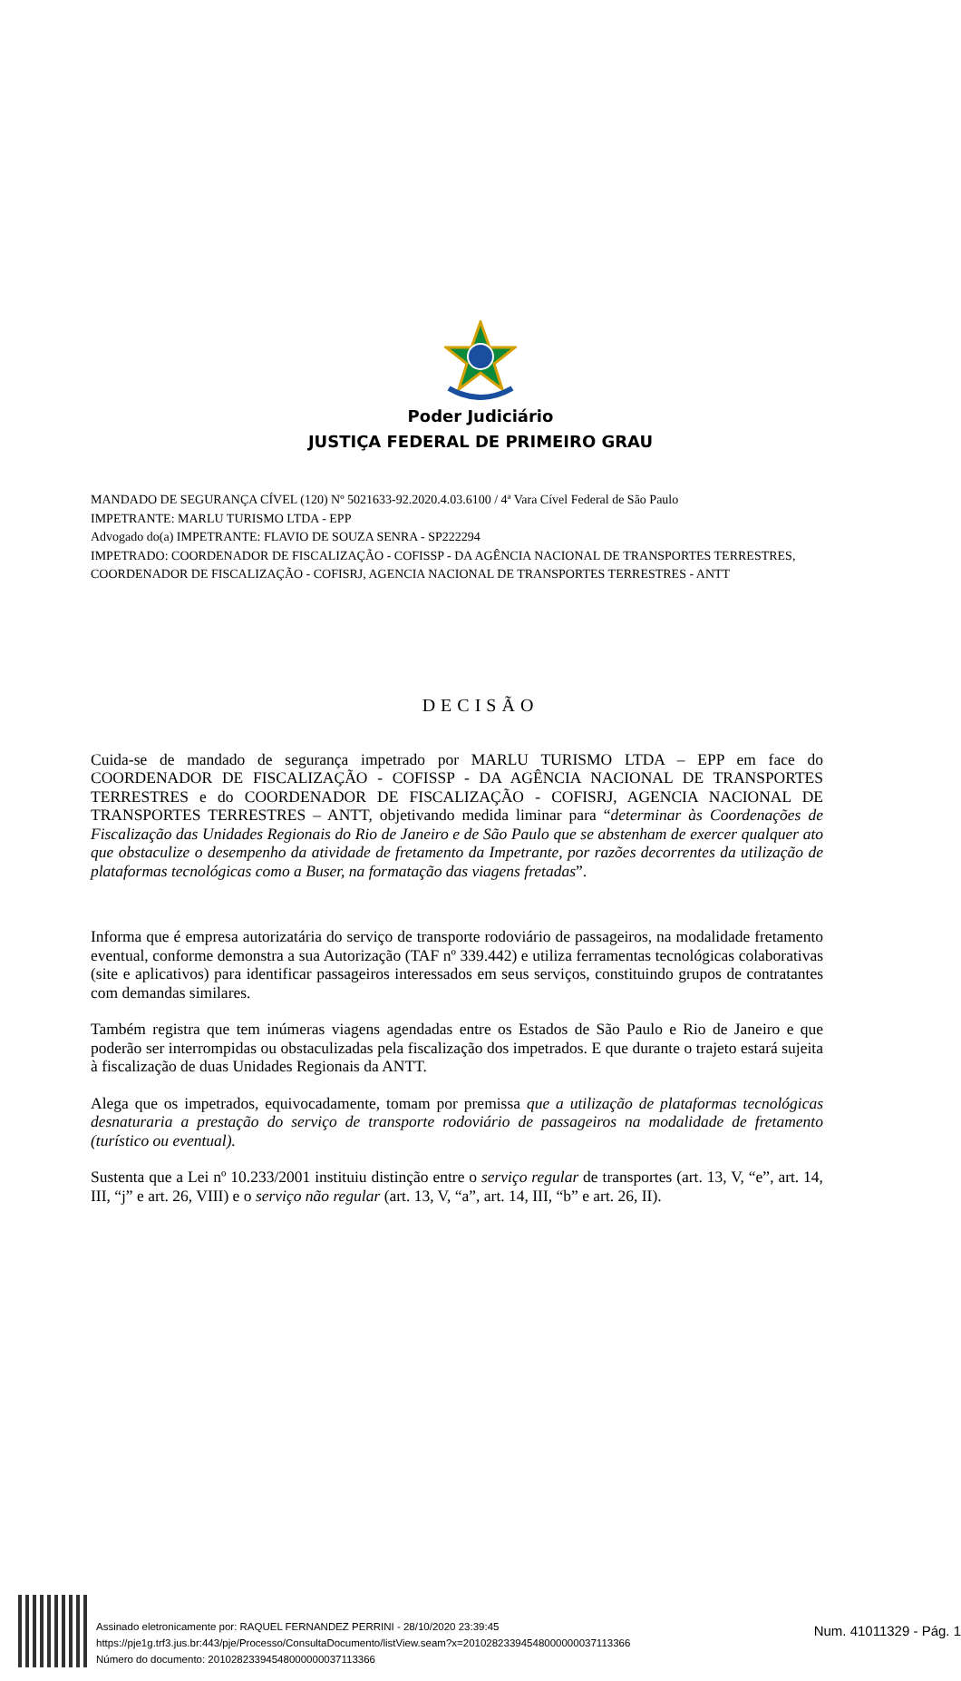Poder Judiciário
JUSTIÇA FEDERAL DE PRIMEIRO GRAU
MANDADO DE SEGURANÇA CÍVEL (120) Nº 5021633-92.2020.4.03.6100 / 4ª Vara Cível Federal de São Paulo
IMPETRANTE: MARLU TURISMO LTDA - EPP
Advogado do(a) IMPETRANTE: FLAVIO DE SOUZA SENRA - SP222294
IMPETRADO: COORDENADOR DE FISCALIZAÇÃO - COFISSP - DA AGÊNCIA NACIONAL DE TRANSPORTES TERRESTRES, COORDENADOR DE FISCALIZAÇÃO - COFISRJ, AGENCIA NACIONAL DE TRANSPORTES TERRESTRES - ANTT
DECISÃO
Cuida-se de mandado de segurança impetrado por MARLU TURISMO LTDA – EPP em face do COORDENADOR DE FISCALIZAÇÃO - COFISSP - DA AGÊNCIA NACIONAL DE TRANSPORTES TERRESTRES e do COORDENADOR DE FISCALIZAÇÃO - COFISRJ, AGENCIA NACIONAL DE TRANSPORTES TERRESTRES – ANTT, objetivando medida liminar para “determinar às Coordenações de Fiscalização das Unidades Regionais do Rio de Janeiro e de São Paulo que se abstenham de exercer qualquer ato que obstaculize o desempenho da atividade de fretamento da Impetrante, por razões decorrentes da utilização de plataformas tecnológicas como a Buser, na formatação das viagens fretadas”.
Informa que é empresa autorizatária do serviço de transporte rodoviário de passageiros, na modalidade fretamento eventual, conforme demonstra a sua Autorização (TAF nº 339.442) e utiliza ferramentas tecnológicas colaborativas (site e aplicativos) para identificar passageiros interessados em seus serviços, constituindo grupos de contratantes com demandas similares.
Também registra que tem inúmeras viagens agendadas entre os Estados de São Paulo e Rio de Janeiro e que poderão ser interrompidas ou obstaculizadas pela fiscalização dos impetrados. E que durante o trajeto estará sujeita à fiscalização de duas Unidades Regionais da ANTT.
Alega que os impetrados, equivocadamente, tomam por premissa que a utilização de plataformas tecnológicas desnaturaria a prestação do serviço de transporte rodoviário de passageiros na modalidade de fretamento (turístico ou eventual).
Sustenta que a Lei nº 10.233/2001 instituiu distinção entre o serviço regular de transportes (art. 13, V, “e”, art. 14, III, “j” e art. 26, VIII) e o serviço não regular (art. 13, V, “a”, art. 14, III, “b” e art. 26, II).
Assinado eletronicamente por: RAQUEL FERNANDEZ PERRINI - 28/10/2020 23:39:45
https://pje1g.trf3.jus.br:443/pje/Processo/ConsultaDocumento/listView.seam?x=20102823394548000000037113366
Número do documento: 20102823394548000000037113366
Num. 41011329 - Pág. 1